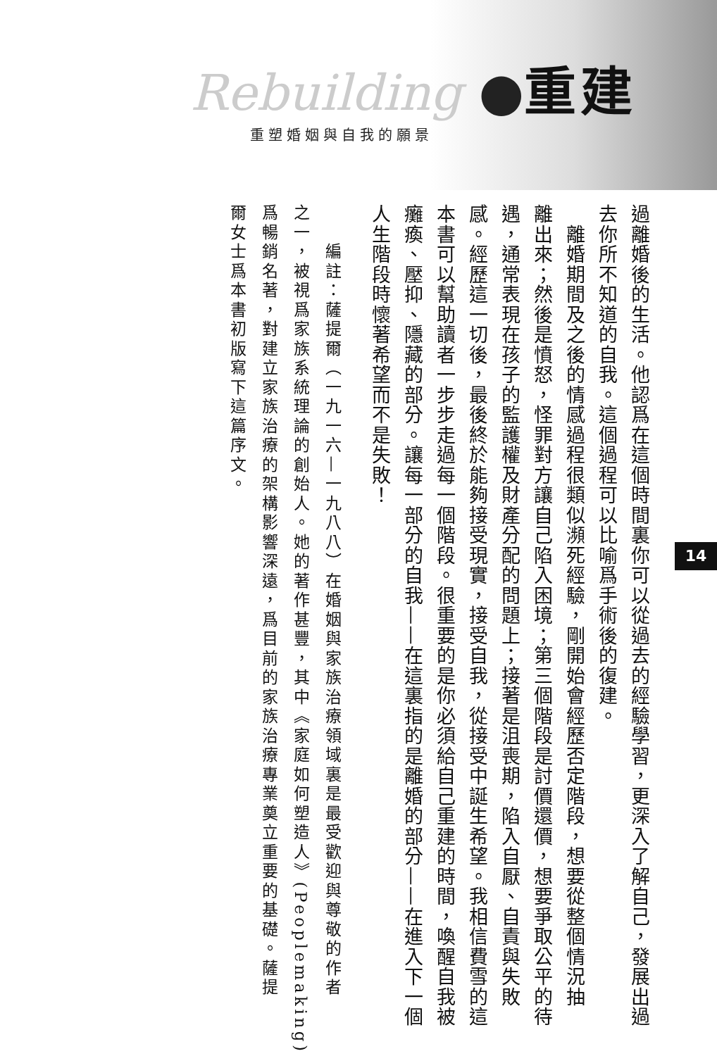Rebuilding ●重建
重塑婚姻與自我的願景
過離婚後的生活。他認爲在這個時間裏你可以從過去的經驗學習，更深入了解自己，發展出過
去你所不知道的自我。這個過程可以比喻爲手術後的復建。
　離婚期間及之後的情感過程很類似瀕死經驗，剛開始會經歷否定階段，想要從整個情況抽
離出來；然後是憤怒，怪罪對方讓自己陷入困境；第三個階段是討價還價，想要爭取公平的待
遇，通常表現在孩子的監護權及財產分配的問題上；接著是沮喪期，陷入自厭、自責與失敗
感。經歷這一切後，最後終於能夠接受現實，接受自我，從接受中誕生希望。我相信費雪的這
本書可以幫助讀者一步步走過每一個階段。很重要的是你必須給自己重建的時間，喚醒自我被
癱瘓、壓抑、隱藏的部分。讓每一部分的自我——在這裏指的是離婚的部分——在進入下一個
人生階段時懷著希望而不是失敗！
　　編註：薩提爾（一九一六—一九八八）在婚姻與家族治療領域裏是最受歡迎與尊敬的作者
之一，被視爲家族系統理論的創始人。她的著作甚豐，其中《家庭如何塑造人》(Peoplemaking)
爲暢銷名著，對建立家族治療的架構影響深遠，爲目前的家族治療專業奠立重要的基礎。薩提
爾女士爲本書初版寫下這篇序文。
14